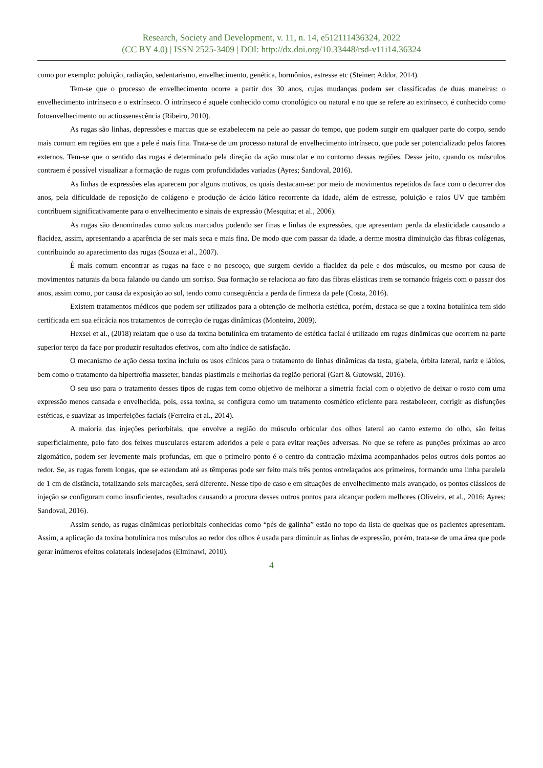Research, Society and Development, v. 11, n. 14, e512111436324, 2022
(CC BY 4.0) | ISSN 2525-3409 | DOI: http://dx.doi.org/10.33448/rsd-v11i14.36324
como por exemplo: poluição, radiação, sedentarismo, envelhecimento, genética, hormônios, estresse etc (Steiner; Addor, 2014).
Tem-se que o processo de envelhecimento ocorre a partir dos 30 anos, cujas mudanças podem ser classificadas de duas maneiras: o envelhecimento intrínseco e o extrínseco. O intrínseco é aquele conhecido como cronológico ou natural e no que se refere ao extrínseco, é conhecido como fotoenvelhecimento ou actiossenescência (Ribeiro, 2010).
As rugas são linhas, depressões e marcas que se estabelecem na pele ao passar do tempo, que podem surgir em qualquer parte do corpo, sendo mais comum em regiões em que a pele é mais fina. Trata-se de um processo natural de envelhecimento intrínseco, que pode ser potencializado pelos fatores externos. Tem-se que o sentido das rugas é determinado pela direção da ação muscular e no contorno dessas regiões. Desse jeito, quando os músculos contraem é possível visualizar a formação de rugas com profundidades variadas (Ayres; Sandoval, 2016).
As linhas de expressões elas aparecem por alguns motivos, os quais destacam-se: por meio de movimentos repetidos da face com o decorrer dos anos, pela dificuldade de reposição de colágeno e produção de ácido lático recorrente da idade, além de estresse, poluição e raios UV que também contribuem significativamente para o envelhecimento e sinais de expressão (Mesquita; et al., 2006).
As rugas são denominadas como sulcos marcados podendo ser finas e linhas de expressões, que apresentam perda da elasticidade causando a flacidez, assim, apresentando a aparência de ser mais seca e mais fina. De modo que com passar da idade, a derme mostra diminuição das fibras colágenas, contribuindo ao aparecimento das rugas (Souza et al., 2007).
É mais comum encontrar as rugas na face e no pescoço, que surgem devido a flacidez da pele e dos músculos, ou mesmo por causa de movimentos naturais da boca falando ou dando um sorriso. Sua formação se relaciona ao fato das fibras elásticas irem se tornando frágeis com o passar dos anos, assim como, por causa da exposição ao sol, tendo como consequência a perda de firmeza da pele (Costa, 2016).
Existem tratamentos médicos que podem ser utilizados para a obtenção de melhoria estética, porém, destaca-se que a toxina botulínica tem sido certificada em sua eficácia nos tratamentos de correção de rugas dinâmicas (Monteiro, 2009).
Hexsel et al., (2018) relatam que o uso da toxina botulínica em tratamento de estética facial é utilizado em rugas dinâmicas que ocorrem na parte superior terço da face por produzir resultados efetivos, com alto índice de satisfação.
O mecanismo de ação dessa toxina incluiu os usos clínicos para o tratamento de linhas dinâmicas da testa, glabela, órbita lateral, nariz e lábios, bem como o tratamento da hipertrofia masseter, bandas plastimais e melhorias da região perioral (Gart & Gutowski, 2016).
O seu uso para o tratamento desses tipos de rugas tem como objetivo de melhorar a simetria facial com o objetivo de deixar o rosto com uma expressão menos cansada e envelhecida, pois, essa toxina, se configura como um tratamento cosmético eficiente para restabelecer, corrigir as disfunções estéticas, e suavizar as imperfeições faciais (Ferreira et al., 2014).
A maioria das injeções periorbitais, que envolve a região do músculo orbicular dos olhos lateral ao canto externo do olho, são feitas superficialmente, pelo fato dos feixes musculares estarem aderidos a pele e para evitar reações adversas. No que se refere as punções próximas ao arco zigomático, podem ser levemente mais profundas, em que o primeiro ponto é o centro da contração máxima acompanhados pelos outros dois pontos ao redor. Se, as rugas forem longas, que se estendam até as têmporas pode ser feito mais três pontos entrelaçados aos primeiros, formando uma linha paralela de 1 cm de distância, totalizando seis marcações, será diferente. Nesse tipo de caso e em situações de envelhecimento mais avançado, os pontos clássicos de injeção se configuram como insuficientes, resultados causando a procura desses outros pontos para alcançar podem melhores (Oliveira, et al., 2016; Ayres; Sandoval, 2016).
Assim sendo, as rugas dinâmicas periorbitais conhecidas como “pés de galinha” estão no topo da lista de queixas que os pacientes apresentam. Assim, a aplicação da toxina botulínica nos músculos ao redor dos olhos é usada para diminuir as linhas de expressão, porém, trata-se de uma área que pode gerar inúmeros efeitos colaterais indesejados (Elminawi, 2010).
4